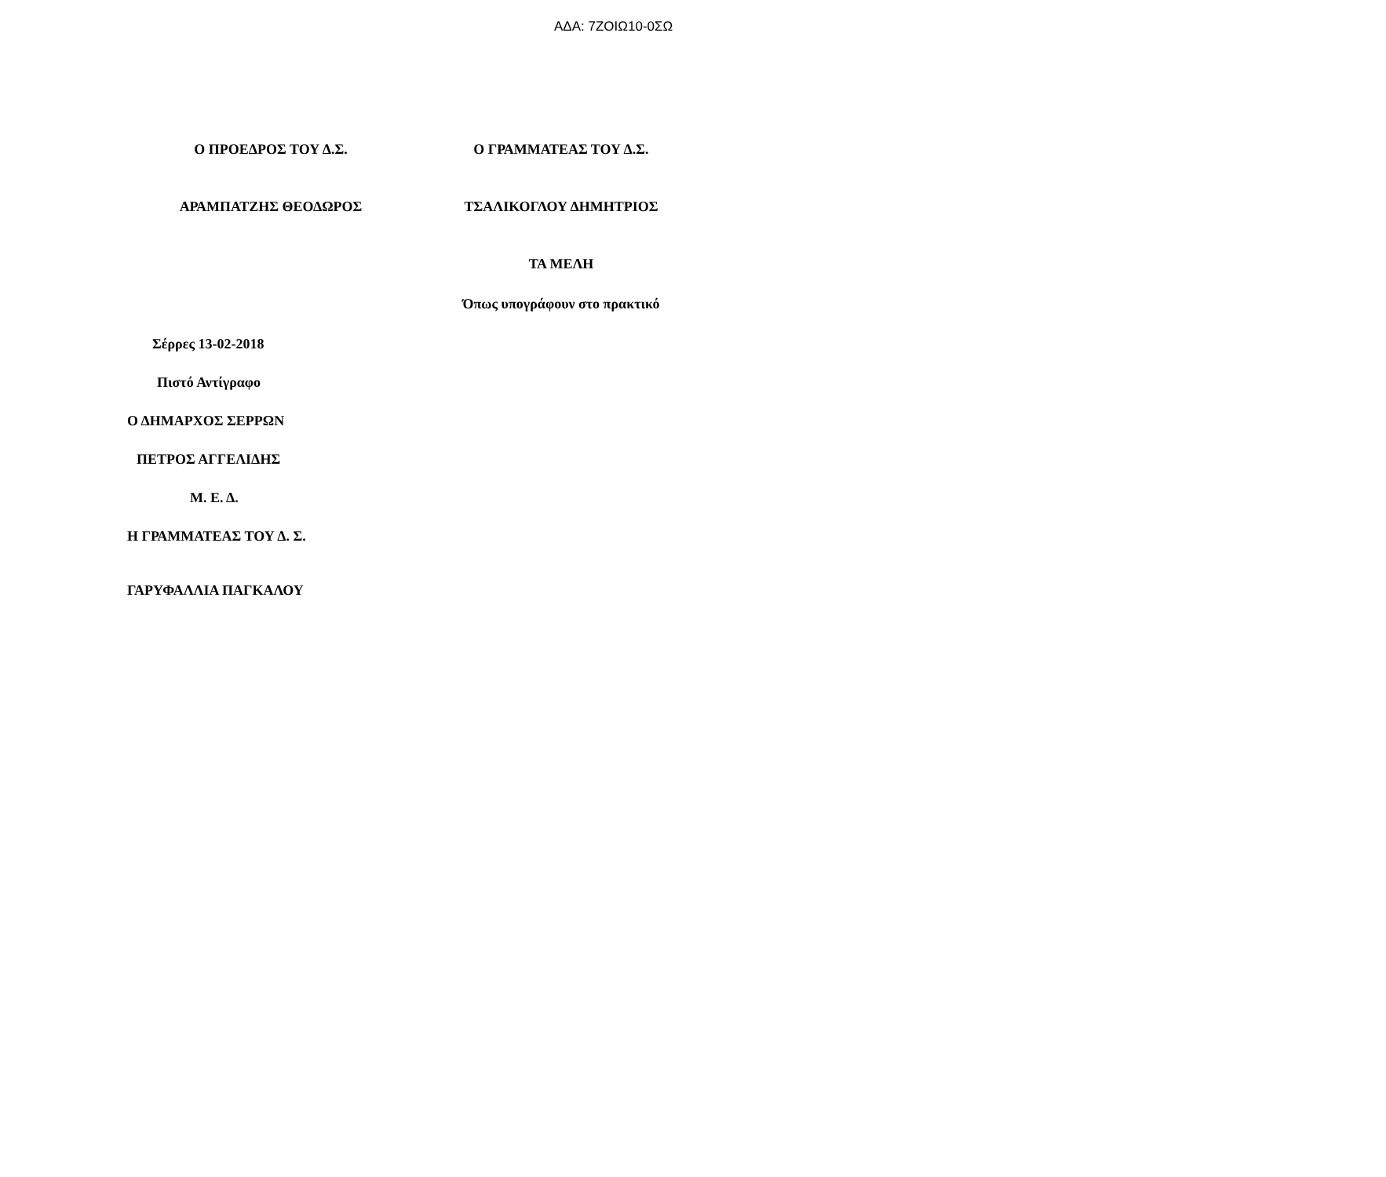ΑΔΑ: 7ΖΟΙΩ10-0ΣΩ
Ο ΠΡΟΕΔΡΟΣ ΤΟΥ Δ.Σ. Ο ΓΡΑΜΜΑΤΕΑΣ ΤΟΥ Δ.Σ.
ΑΡΑΜΠΑΤΖΗΣ ΘΕΟΔΩΡΟΣ ΤΣΑΛΙΚΟΓΛΟΥ ΔΗΜΗΤΡΙΟΣ
ΤΑ ΜΕΛΗ
Όπως υπογράφουν στο πρακτικό
Σέρρες 13-02-2018
Πιστό Αντίγραφο
Ο ΔΗΜΑΡΧΟΣ ΣΕΡΡΩΝ
ΠΕΤΡΟΣ ΑΓΓΕΛΙΔΗΣ
Μ. Ε. Δ.
Η ΓΡΑΜΜΑΤΕΑΣ ΤΟΥ Δ. Σ.
ΓΑΡΥΦΑΛΛΙΑ ΠΑΓΚΑΛΟΥ